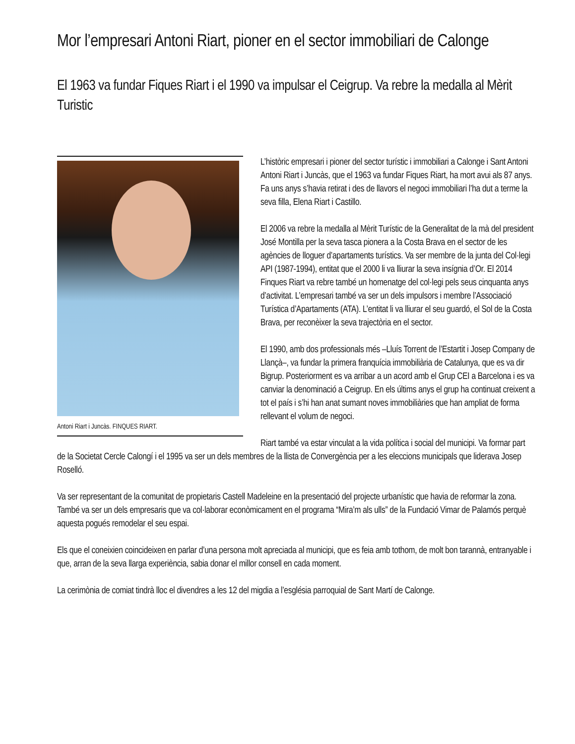Mor l’empresari Antoni Riart, pioner en el sector immobiliari de Calonge
El 1963 va fundar Fiques Riart i el 1990 va impulsar el Ceigrup. Va rebre la medalla al Mèrit Turistic
Antoni Riart i Juncàs. FINQUES RIART.
L’històric empresari i pioner del sector turístic i immobiliari a Calonge i Sant Antoni Antoni Riart i Juncàs, que el 1963 va fundar Fiques Riart, ha mort avui als 87 anys. Fa uns anys s’havia retirat i des de llavors el negoci immobiliari l’ha dut a terme la seva filla, Elena Riart i Castillo.
El 2006 va rebre la medalla al Mèrit Turístic de la Generalitat de la mà del president José Montilla per la seva tasca pionera a la Costa Brava en el sector de les agències de lloguer d’apartaments turístics. Va ser membre de la junta del Col·legi API (1987-1994), entitat que el 2000 li va lliurar la seva insígnia d’Or. El 2014 Finques Riart va rebre també un homenatge del col·legi pels seus cinquanta anys d’activitat. L’empresari també va ser un dels impulsors i membre l’Associació Turística d’Apartaments (ATA). L’entitat li va lliurar el seu guardó, el Sol de la Costa Brava, per reconèixer la seva trajectòria en el sector.
El 1990, amb dos professionals més –Lluís Torrent de l’Estartit i Josep Company de Llançà–, va fundar la primera franquícia immobiliària de Catalunya, que es va dir Bigrup. Posteriorment es va arribar a un acord amb el Grup CEI a Barcelona i es va canviar la denominació a Ceigrup. En els últims anys el grup ha continuat creixent a tot el país i s’hi han anat sumant noves immobiliàries que han ampliat de forma rellevant el volum de negoci.
Riart també va estar vinculat a la vida política i social del municipi. Va formar part de la Societat Cercle Calongí i el 1995 va ser un dels membres de la llista de Convergència per a les eleccions municipals que liderava Josep Roselló.
Va ser representant de la comunitat de propietaris Castell Madeleine en la presentació del projecte urbanístic que havia de reformar la zona. També va ser un dels empresaris que va col·laborar econòmicament en el programa “Mira’m als ulls” de la Fundació Vimar de Palamós perquè aquesta pogués remodelar el seu espai.
Els que el coneixien coincideixen en parlar d’una persona molt apreciada al municipi, que es feia amb tothom, de molt bon tarannà, entranyable i que, arran de la seva llarga experiència, sabia donar el millor consell en cada moment.
La cerimònia de comiat tindrà lloc el divendres a les 12 del migdia a l’església parroquial de Sant Martí de Calonge.